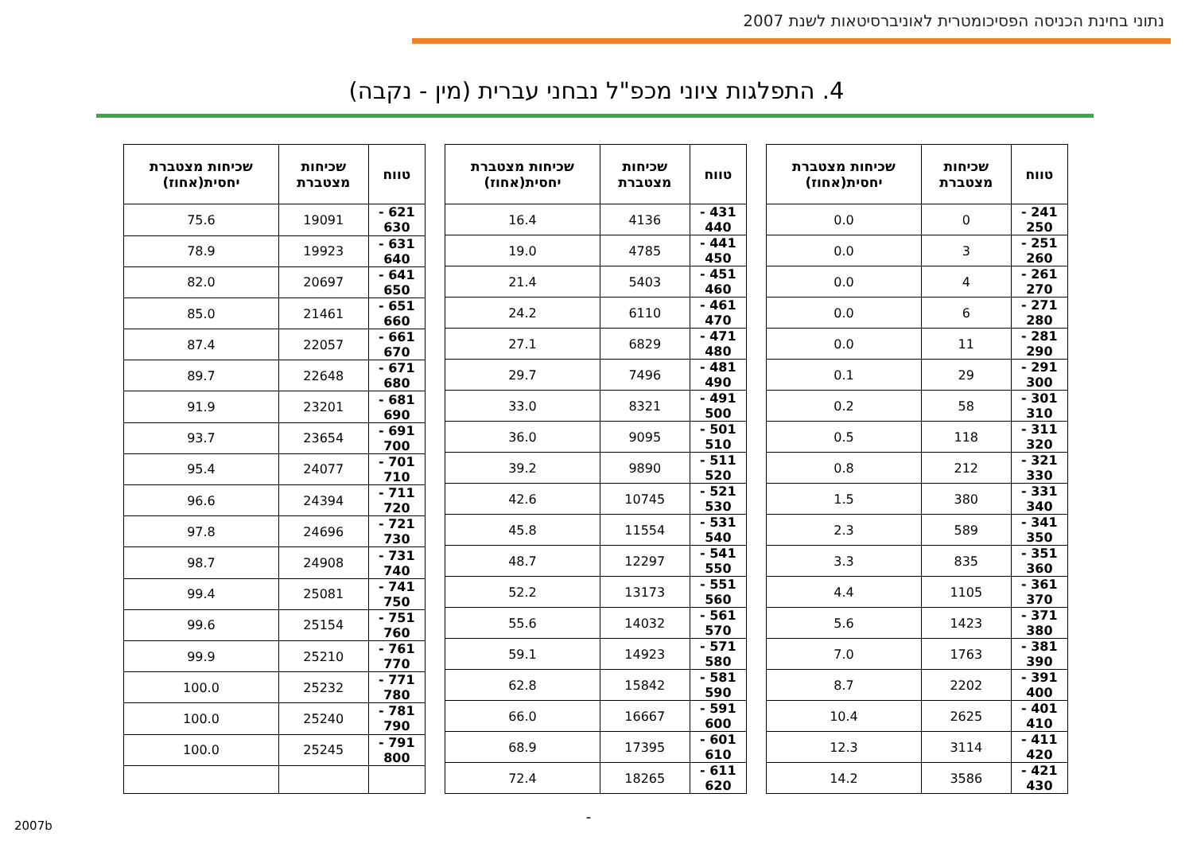נתוני בחינת הכניסה הפסיכומטרית לאוניברסיטאות לשנת 2007
4. התפלגות ציוני מכפ"ל נבחני עברית (מין - נקבה)
| טווח | שכיחות מצטברת | שכיחות מצטברת יחסית(אחוז) |
| --- | --- | --- |
| 241 - 250 | 0 | 0.0 |
| 251 - 260 | 3 | 0.0 |
| 261 - 270 | 4 | 0.0 |
| 271 - 280 | 6 | 0.0 |
| 281 - 290 | 11 | 0.0 |
| 291 - 300 | 29 | 0.1 |
| 301 - 310 | 58 | 0.2 |
| 311 - 320 | 118 | 0.5 |
| 321 - 330 | 212 | 0.8 |
| 331 - 340 | 380 | 1.5 |
| 341 - 350 | 589 | 2.3 |
| 351 - 360 | 835 | 3.3 |
| 361 - 370 | 1105 | 4.4 |
| 371 - 380 | 1423 | 5.6 |
| 381 - 390 | 1763 | 7.0 |
| 391 - 400 | 2202 | 8.7 |
| 401 - 410 | 2625 | 10.4 |
| 411 - 420 | 3114 | 12.3 |
| 421 - 430 | 3586 | 14.2 |
| טווח | שכיחות מצטברת | שכיחות מצטברת יחסית(אחוז) |
| --- | --- | --- |
| 431 - 440 | 4136 | 16.4 |
| 441 - 450 | 4785 | 19.0 |
| 451 - 460 | 5403 | 21.4 |
| 461 - 470 | 6110 | 24.2 |
| 471 - 480 | 6829 | 27.1 |
| 481 - 490 | 7496 | 29.7 |
| 491 - 500 | 8321 | 33.0 |
| 501 - 510 | 9095 | 36.0 |
| 511 - 520 | 9890 | 39.2 |
| 521 - 530 | 10745 | 42.6 |
| 531 - 540 | 11554 | 45.8 |
| 541 - 550 | 12297 | 48.7 |
| 551 - 560 | 13173 | 52.2 |
| 561 - 570 | 14032 | 55.6 |
| 571 - 580 | 14923 | 59.1 |
| 581 - 590 | 15842 | 62.8 |
| 591 - 600 | 16667 | 66.0 |
| 601 - 610 | 17395 | 68.9 |
| 611 - 620 | 18265 | 72.4 |
| טווח | שכיחות מצטברת | שכיחות מצטברת יחסית(אחוז) |
| --- | --- | --- |
| 621 - 630 | 19091 | 75.6 |
| 631 - 640 | 19923 | 78.9 |
| 641 - 650 | 20697 | 82.0 |
| 651 - 660 | 21461 | 85.0 |
| 661 - 670 | 22057 | 87.4 |
| 671 - 680 | 22648 | 89.7 |
| 681 - 690 | 23201 | 91.9 |
| 691 - 700 | 23654 | 93.7 |
| 701 - 710 | 24077 | 95.4 |
| 711 - 720 | 24394 | 96.6 |
| 721 - 730 | 24696 | 97.8 |
| 731 - 740 | 24908 | 98.7 |
| 741 - 750 | 25081 | 99.4 |
| 751 - 760 | 25154 | 99.6 |
| 761 - 770 | 25210 | 99.9 |
| 771 - 780 | 25232 | 100.0 |
| 781 - 790 | 25240 | 100.0 |
| 791 - 800 | 25245 | 100.0 |
-
2007b